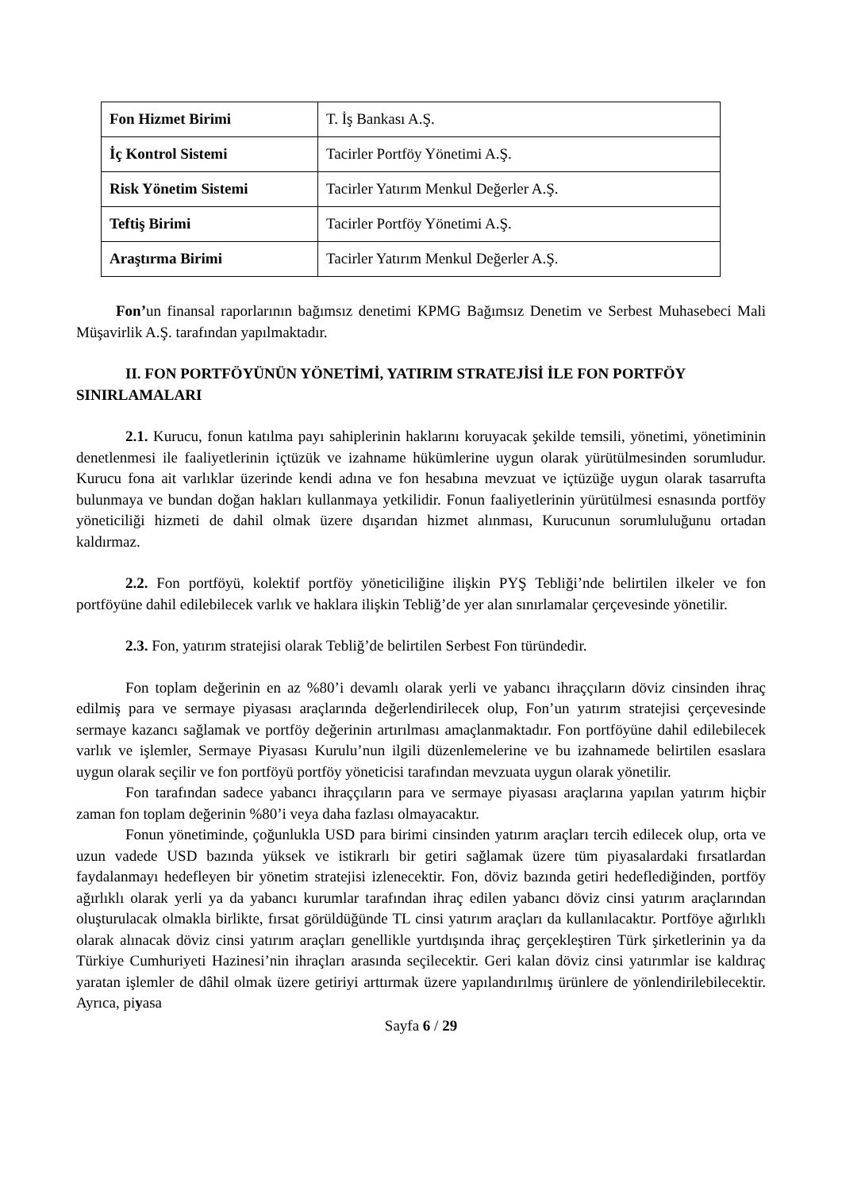| Fon Hizmet Birimi | T. İş Bankası A.Ş. |
| İç Kontrol Sistemi | Tacirler Portföy Yönetimi A.Ş. |
| Risk Yönetim Sistemi | Tacirler Yatırım Menkul Değerler A.Ş. |
| Teftiş Birimi | Tacirler Portföy Yönetimi A.Ş. |
| Araştırma Birimi | Tacirler Yatırım Menkul Değerler A.Ş. |
Fon’un finansal raporlarının bağımsız denetimi KPMG Bağımsız Denetim ve Serbest Muhasebeci Mali Müşavirlik A.Ş. tarafından yapılmaktadır.
II. FON PORTFÖYÜNÜN YÖNETİMİ, YATIRIM STRATEJİSİ İLE FON PORTFÖY SINIRLAMALARI
2.1. Kurucu, fonun katılma payı sahiplerinin haklarını koruyacak şekilde temsili, yönetimi, yönetiminin denetlenmesi ile faaliyetlerinin içtüzük ve izahname hükümlerine uygun olarak yürütülmesinden sorumludur. Kurucu fona ait varlıklar üzerinde kendi adına ve fon hesabına mevzuat ve içtüzüğe uygun olarak tasarrufta bulunmaya ve bundan doğan hakları kullanmaya yetkilidir. Fonun faaliyetlerinin yürütülmesi esnasında portföy yöneticiliği hizmeti de dahil olmak üzere dışarıdan hizmet alınması, Kurucunun sorumluluğunu ortadan kaldırmaz.
2.2. Fon portföyü, kolektif portföy yöneticiliğine ilişkin PYŞ Tebliği’nde belirtilen ilkeler ve fon portföyüne dahil edilebilecek varlık ve haklara ilişkin Tebliğ’de yer alan sınırlamalar çerçevesinde yönetilir.
2.3. Fon, yatırım stratejisi olarak Tebliğ’de belirtilen Serbest Fon türündedir.
Fon toplam değerinin en az %80’i devamlı olarak yerli ve yabancı ihraççıların döviz cinsinden ihraç edilmiş para ve sermaye piyasası araçlarında değerlendirilecek olup, Fon’un yatırım stratejisi çerçevesinde sermaye kazancı sağlamak ve portföy değerinin artırılması amaçlanmaktadır. Fon portföyüne dahil edilebilecek varlık ve işlemler, Sermaye Piyasası Kurulu’nun ilgili düzenlemelerine ve bu izahnamede belirtilen esaslara uygun olarak seçilir ve fon portföyü portföy yöneticisi tarafından mevzuata uygun olarak yönetilir.
Fon tarafından sadece yabancı ihraççıların para ve sermaye piyasası araçlarına yapılan yatırım hiçbir zaman fon toplam değerinin %80’i veya daha fazlası olmayacaktır.
Fonun yönetiminde, çoğunlukla USD para birimi cinsinden yatırım araçları tercih edilecek olup, orta ve uzun vadede USD bazında yüksek ve istikrarlı bir getiri sağlamak üzere tüm piyasalardaki fırsatlardan faydalanmayı hedefleyen bir yönetim stratejisi izlenecektir. Fon, döviz bazında getiri hedeflediğinden, portföy ağırlıklı olarak yerli ya da yabancı kurumlar tarafından ihraç edilen yabancı döviz cinsi yatırım araçlarından oluşturulacak olmakla birlikte, fırsat görüldüğünde TL cinsi yatırım araçları da kullanılacaktır. Portföye ağırlıklı olarak alınacak döviz cinsi yatırım araçları genellikle yurtdışında ihraç gerçekleştiren Türk şirketlerinin ya da Türkiye Cumhuriyeti Hazinesi’nin ihraçları arasında seçilecektir. Geri kalan döviz cinsi yatırımlar ise kaldıraç yaratan işlemler de dâhil olmak üzere getiriyi arttırmak üzere yapılandırılmış ürünlere de yönlendirilebilecektir. Ayrıca, piyasa
Sayfa 6 / 29